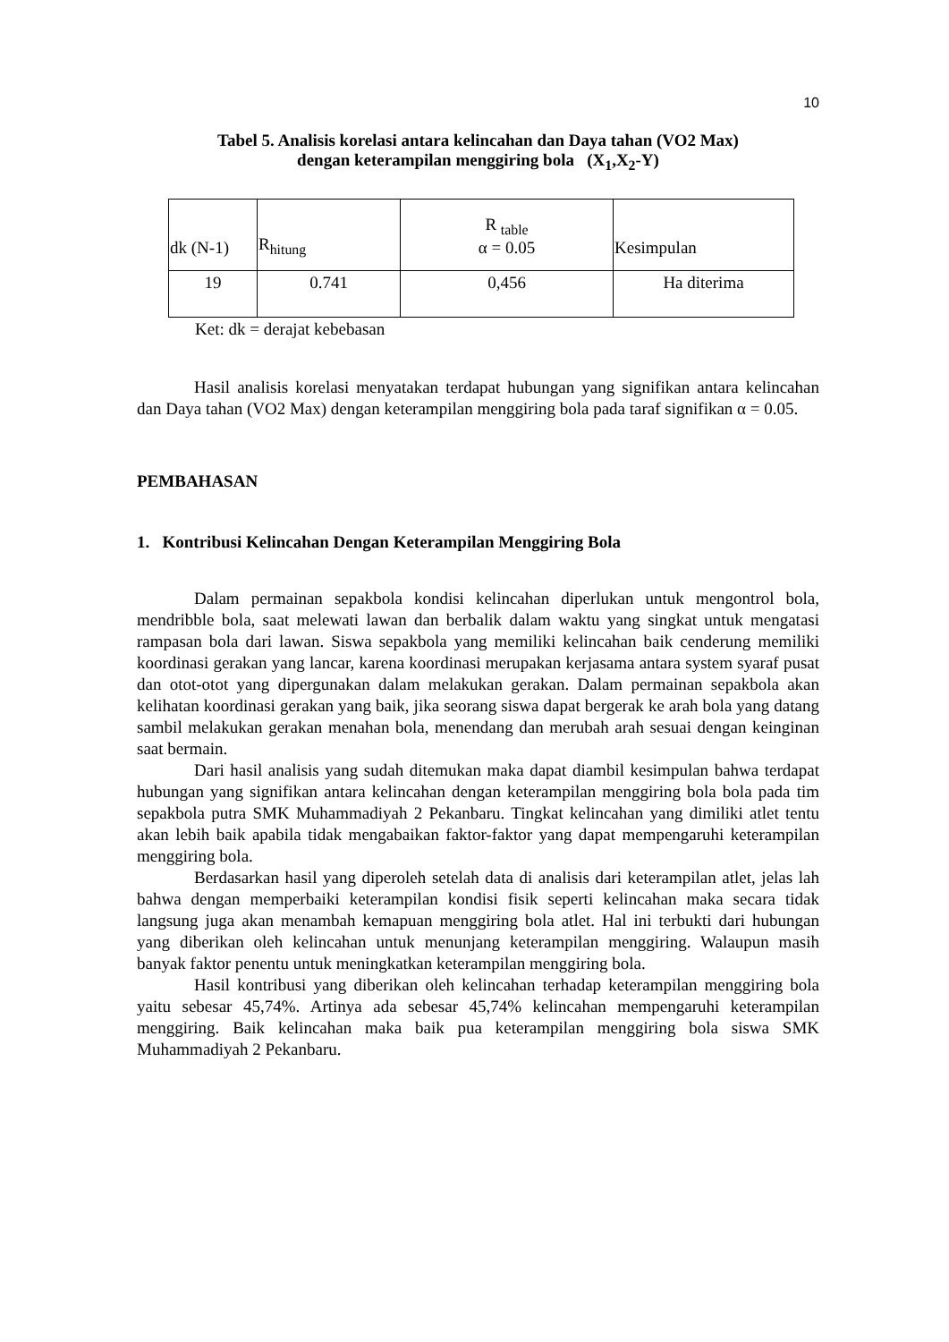10
Tabel 5. Analisis korelasi antara kelincahan dan Daya tahan (VO2 Max)
dengan keterampilan menggiring bola (X<sub>1</sub>,X<sub>2</sub>-Y)
| dk (N-1) | R<sub>hitung</sub> | R <sub>table</sub> α = 0.05 | Kesimpulan |
| 19 | 0.741 | 0,456 | Ha diterima |
Ket: dk = derajat kebebasan
Hasil analisis korelasi menyatakan terdapat hubungan yang signifikan antara kelincahan dan Daya tahan (VO2 Max) dengan keterampilan menggiring bola pada taraf signifikan α = 0.05.
PEMBAHASAN
1. Kontribusi Kelincahan Dengan Keterampilan Menggiring Bola
Dalam permainan sepakbola kondisi kelincahan diperlukan untuk mengontrol bola, mendribble bola, saat melewati lawan dan berbalik dalam waktu yang singkat untuk mengatasi rampasan bola dari lawan. Siswa sepakbola yang memiliki kelincahan baik cenderung memiliki koordinasi gerakan yang lancar, karena koordinasi merupakan kerjasama antara system syaraf pusat dan otot-otot yang dipergunakan dalam melakukan gerakan. Dalam permainan sepakbola akan kelihatan koordinasi gerakan yang baik, jika seorang siswa dapat bergerak ke arah bola yang datang sambil melakukan gerakan menahan bola, menendang dan merubah arah sesuai dengan keinginan saat bermain.
Dari hasil analisis yang sudah ditemukan maka dapat diambil kesimpulan bahwa terdapat hubungan yang signifikan antara kelincahan dengan keterampilan menggiring bola bola pada tim sepakbola putra SMK Muhammadiyah 2 Pekanbaru. Tingkat kelincahan yang dimiliki atlet tentu akan lebih baik apabila tidak mengabaikan faktor-faktor yang dapat mempengaruhi keterampilan menggiring bola.
Berdasarkan hasil yang diperoleh setelah data di analisis dari keterampilan atlet, jelas lah bahwa dengan memperbaiki keterampilan kondisi fisik seperti kelincahan maka secara tidak langsung juga akan menambah kemapuan menggiring bola atlet. Hal ini terbukti dari hubungan yang diberikan oleh kelincahan untuk menunjang keterampilan menggiring. Walaupun masih banyak faktor penentu untuk meningkatkan keterampilan menggiring bola.
Hasil kontribusi yang diberikan oleh kelincahan terhadap keterampilan menggiring bola yaitu sebesar 45,74%. Artinya ada sebesar 45,74% kelincahan mempengaruhi keterampilan menggiring. Baik kelincahan maka baik pua keterampilan menggiring bola siswa SMK Muhammadiyah 2 Pekanbaru.